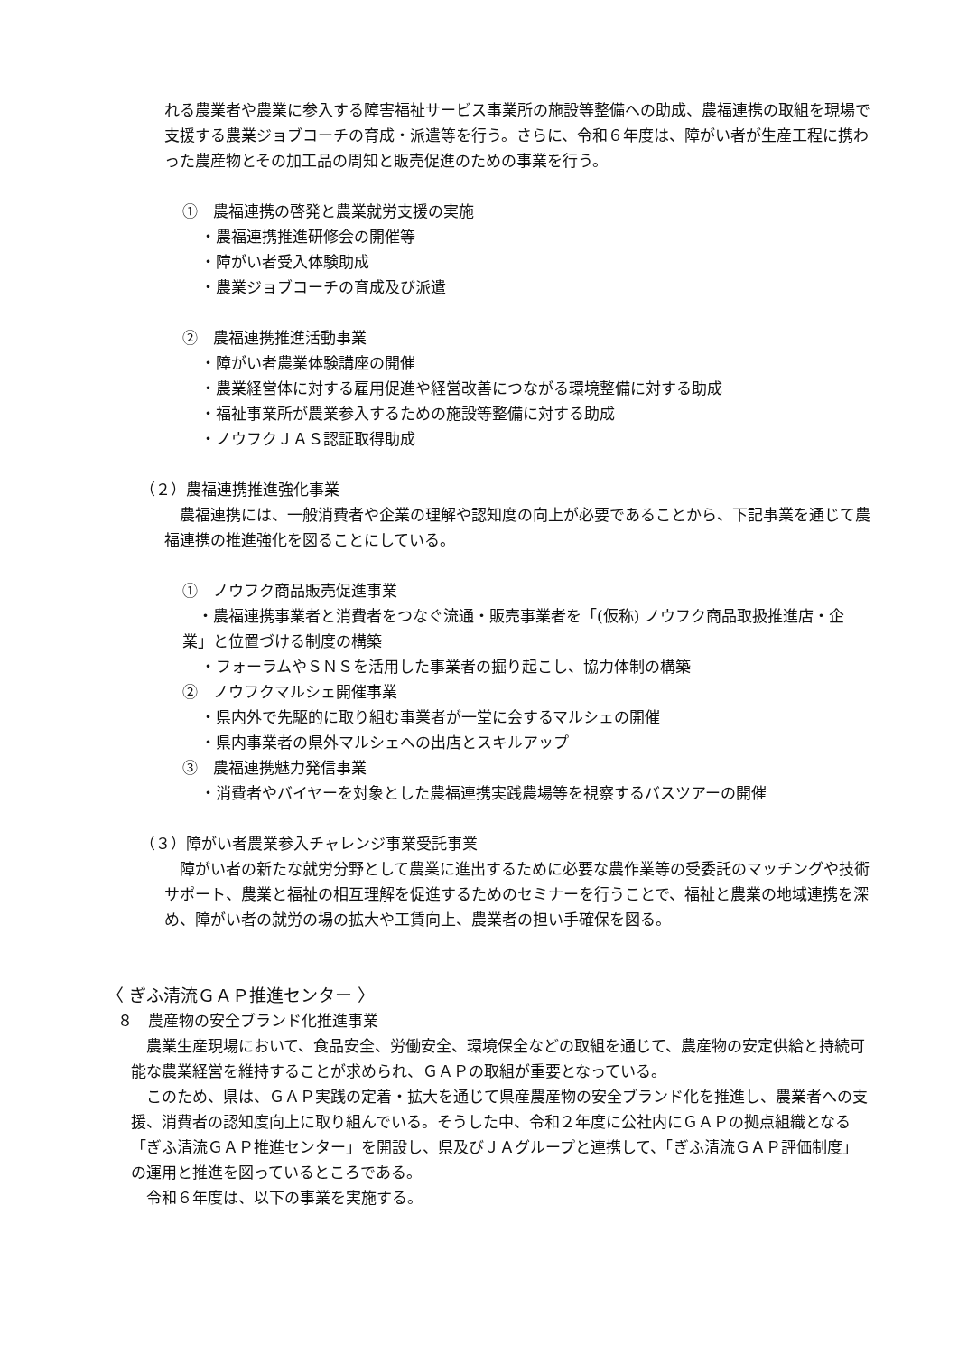れる農業者や農業に参入する障害福祉サービス事業所の施設等整備への助成、農福連携の取組を現場で支援する農業ジョブコーチの育成・派遣等を行う。さらに、令和６年度は、障がい者が生産工程に携わった農産物とその加工品の周知と販売促進のための事業を行う。
①　農福連携の啓発と農業就労支援の実施
・農福連携推進研修会の開催等
・障がい者受入体験助成
・農業ジョブコーチの育成及び派遣
②　農福連携推進活動事業
・障がい者農業体験講座の開催
・農業経営体に対する雇用促進や経営改善につながる環境整備に対する助成
・福祉事業所が農業参入するための施設等整備に対する助成
・ノウフクＪＡＳ認証取得助成
（２）農福連携推進強化事業
　農福連携には、一般消費者や企業の理解や認知度の向上が必要であることから、下記事業を通じて農福連携の推進強化を図ることにしている。
①　ノウフク商品販売促進事業
　・農福連携事業者と消費者をつなぐ流通・販売事業者を「(仮称) ノウフク商品取扱推進店・企業」と位置づける制度の構築
・フォーラムやＳＮＳを活用した事業者の掘り起こし、協力体制の構築
②　ノウフクマルシェ開催事業
・県内外で先駆的に取り組む事業者が一堂に会するマルシェの開催
・県内事業者の県外マルシェへの出店とスキルアップ
③　農福連携魅力発信事業
・消費者やバイヤーを対象とした農福連携実践農場等を視察するバスツアーの開催
（３）障がい者農業参入チャレンジ事業受託事業
　障がい者の新たな就労分野として農業に進出するために必要な農作業等の受委託のマッチングや技術サポート、農業と福祉の相互理解を促進するためのセミナーを行うことで、福祉と農業の地域連携を深め、障がい者の就労の場の拡大や工賃向上、農業者の担い手確保を図る。
〈 ぎふ清流ＧＡＰ推進センター 〉
８　農産物の安全ブランド化推進事業
　農業生産現場において、食品安全、労働安全、環境保全などの取組を通じて、農産物の安定供給と持続可能な農業経営を維持することが求められ、ＧＡＰの取組が重要となっている。
　このため、県は、ＧＡＰ実践の定着・拡大を通じて県産農産物の安全ブランド化を推進し、農業者への支援、消費者の認知度向上に取り組んでいる。そうした中、令和２年度に公社内にＧＡＰの拠点組織となる「ぎふ清流ＧＡＰ推進センター」を開設し、県及びＪＡグループと連携して、「ぎふ清流ＧＡＰ評価制度」の運用と推進を図っているところである。
　令和６年度は、以下の事業を実施する。